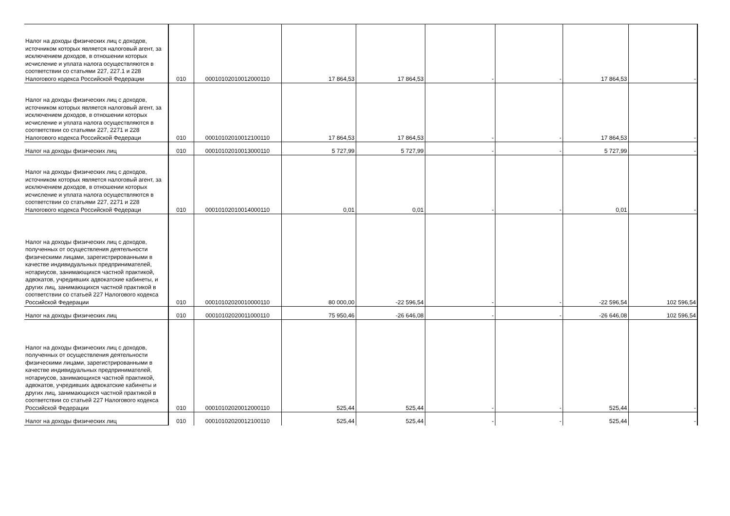| Налог на доходы физических лиц с доходов, источником которых является налоговый агент, за исключением доходов, в отношении которых исчисление и уплата налога осуществляются в соответствии со статьями 227, 227.1 и 228 Налогового кодекса Российской Федерации | 010 | 00010102010012000110 | 17 864,53 | 17 864,53 | - | - | 17 864,53 | - |
| Налог на доходы физических лиц с доходов, источником которых является налоговый агент, за исключением доходов, в отношении которых исчисление и уплата налога осуществляются в соответствии со статьями 227, 2271 и 228 Налогового кодекса Российской Федераци | 010 | 00010102010012100110 | 17 864,53 | 17 864,53 | - | - | 17 864,53 | - |
| Налог на доходы физических лиц | 010 | 00010102010013000110 | 5 727,99 | 5 727,99 | - | - | 5 727,99 | - |
| Налог на доходы физических лиц с доходов, источником которых является налоговый агент, за исключением доходов, в отношении которых исчисление и уплата налога осуществляются в соответствии со статьями 227, 2271 и 228 Налогового кодекса Российской Федераци | 010 | 00010102010014000110 | 0,01 | 0,01 | - | - | 0,01 | - |
| Налог на доходы физических лиц с доходов, полученных от осуществления деятельности физическими лицами, зарегистрированными в качестве индивидуальных предпринимателей, нотариусов, занимающихся частной практикой, адвокатов, учредивших адвокатские кабинеты, и других лиц, занимающихся частной практикой в соответствии со статьей 227 Налогового кодекса Российской Федерации | 010 | 00010102020010000110 | 80 000,00 | -22 596,54 | - | - | -22 596,54 | 102 596,54 |
| Налог на доходы физических лиц | 010 | 00010102020011000110 | 75 950,46 | -26 646,08 | - | - | -26 646,08 | 102 596,54 |
| Налог на доходы физических лиц с доходов, полученных от осуществления деятельности физическими лицами, зарегистрированными в качестве индивидуальных предпринимателей, нотариусов, занимающихся частной практикой, адвокатов, учредивших адвокатские кабинеты и других лиц, занимающихся частной практикой в соответствии со статьей 227 Налогового кодекса Российской Федерации | 010 | 00010102020012000110 | 525,44 | 525,44 | - | - | 525,44 | - |
| Налог на доходы физических лиц | 010 | 00010102020012100110 | 525,44 | 525,44 | - | - | 525,44 | - |